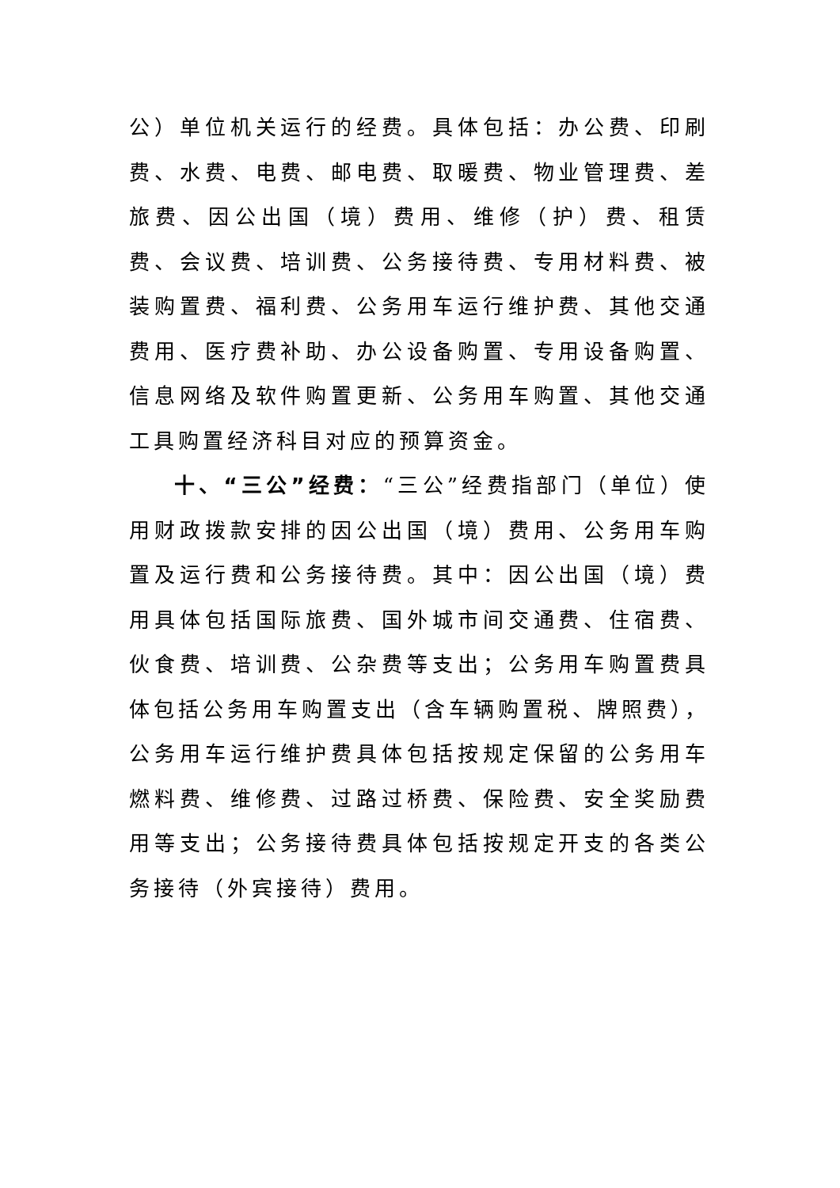公）单位机关运行的经费。具体包括：办公费、印刷费、水费、电费、邮电费、取暖费、物业管理费、差旅费、因公出国（境）费用、维修（护）费、租赁费、会议费、培训费、公务接待费、专用材料费、被装购置费、福利费、公务用车运行维护费、其他交通费用、医疗费补助、办公设备购置、专用设备购置、信息网络及软件购置更新、公务用车购置、其他交通工具购置经济科目对应的预算资金。
十、“三公”经费：“三公”经费指部门（单位）使用财政拨款安排的因公出国（境）费用、公务用车购置及运行费和公务接待费。其中：因公出国（境）费用具体包括国际旅费、国外城市间交通费、住宿费、伙食费、培训费、公杂费等支出；公务用车购置费具体包括公务用车购置支出（含车辆购置税、牌照费），公务用车运行维护费具体包括按规定保留的公务用车燃料费、维修费、过路过桥费、保险费、安全奖励费用等支出；公务接待费具体包括按规定开支的各类公务接待（外宾接待）费用。